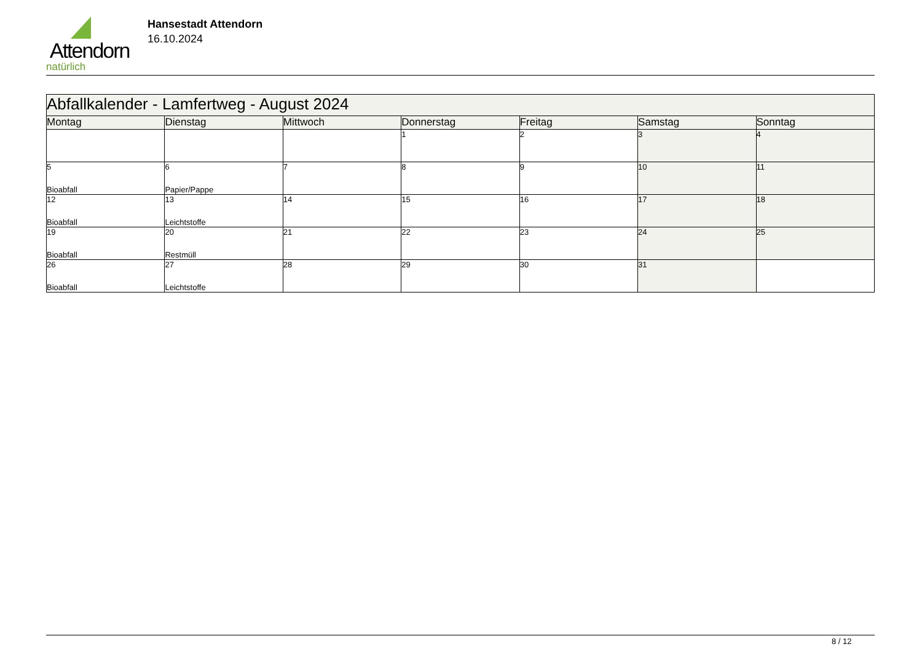Attendorn
natürlich
Hansestadt Attendorn
16.10.2024
| Abfallkalender - Lamfertweg - August 2024 | | | | | | |
| Montag | Dienstag | Mittwoch | Donnerstag | Freitag | Samstag | Sonntag |
| | | | 1 | 2 | 3 | 4 |
| 5 Bioabfall | 6 Papier/Pappe | 7 | 8 | 9 | 10 | 11 |
| 12 Bioabfall | 13 Leichtstoffe | 14 | 15 | 16 | 17 | 18 |
| 19 Bioabfall | 20 Restmüll | 21 | 22 | 23 | 24 | 25 |
| 26 Bioabfall | 27 Leichtstoffe | 28 | 29 | 30 | 31 | |
8 / 12